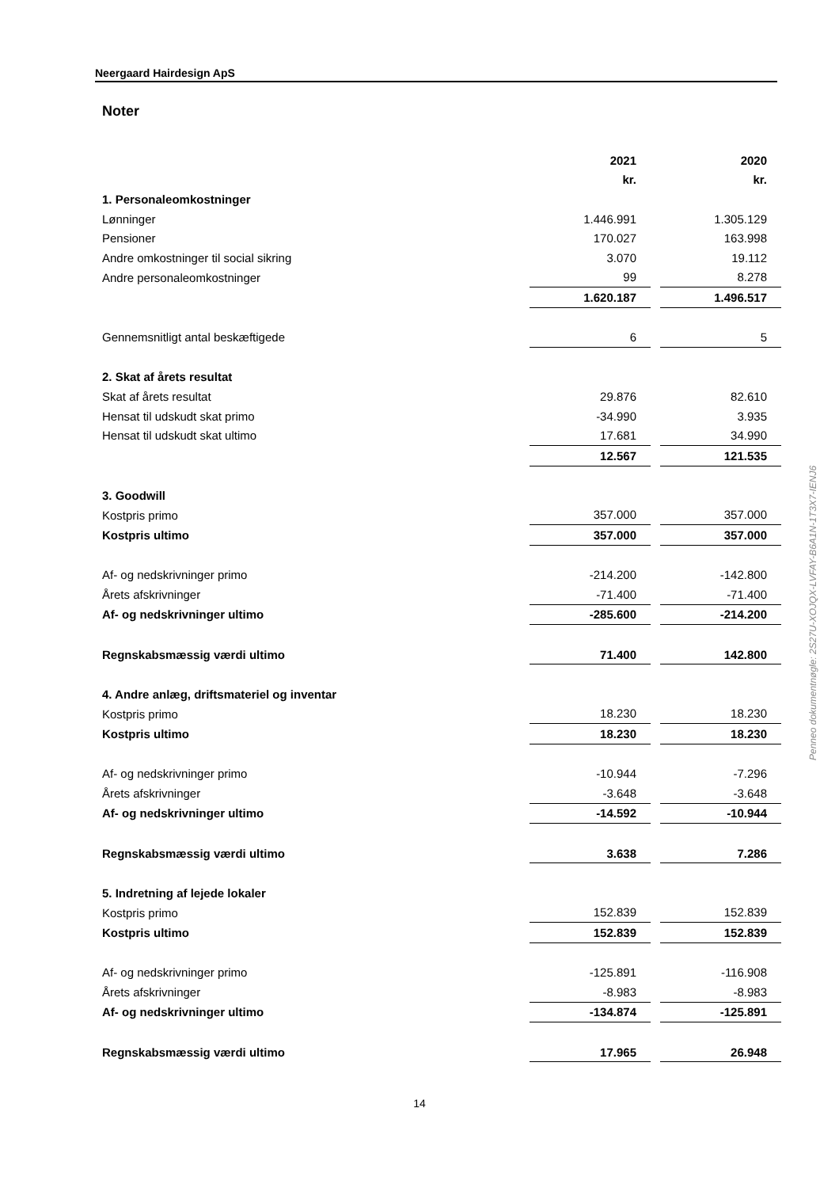Neergaard Hairdesign ApS
Noter
| | 2021 | | 2020 |
| | kr. | | kr. |
| 1. Personaleomkostninger | | | |
| Lønninger | 1.446.991 | | 1.305.129 |
| Pensioner | 170.027 | | 163.998 |
| Andre omkostninger til social sikring | 3.070 | | 19.112 |
| Andre personaleomkostninger | 99 | | 8.278 |
| | 1.620.187 | | 1.496.517 |
| Gennemsnitligt antal beskæftigede | 6 | | 5 |
| 2. Skat af årets resultat | | | |
| Skat af årets resultat | 29.876 | | 82.610 |
| Hensat til udskudt skat primo | -34.990 | | 3.935 |
| Hensat til udskudt skat ultimo | 17.681 | | 34.990 |
| | 12.567 | | 121.535 |
| 3. Goodwill | | | |
| Kostpris primo | 357.000 | | 357.000 |
| Kostpris ultimo | 357.000 | | 357.000 |
| Af- og nedskrivninger primo | -214.200 | | -142.800 |
| Årets afskrivninger | -71.400 | | -71.400 |
| Af- og nedskrivninger ultimo | -285.600 | | -214.200 |
| Regnskabsmæssig værdi ultimo | 71.400 | | 142.800 |
| 4. Andre anlæg, driftsmateriel og inventar | | | |
| Kostpris primo | 18.230 | | 18.230 |
| Kostpris ultimo | 18.230 | | 18.230 |
| Af- og nedskrivninger primo | -10.944 | | -7.296 |
| Årets afskrivninger | -3.648 | | -3.648 |
| Af- og nedskrivninger ultimo | -14.592 | | -10.944 |
| Regnskabsmæssig værdi ultimo | 3.638 | | 7.286 |
| 5. Indretning af lejede lokaler | | | |
| Kostpris primo | 152.839 | | 152.839 |
| Kostpris ultimo | 152.839 | | 152.839 |
| Af- og nedskrivninger primo | -125.891 | | -116.908 |
| Årets afskrivninger | -8.983 | | -8.983 |
| Af- og nedskrivninger ultimo | -134.874 | | -125.891 |
| Regnskabsmæssig værdi ultimo | 17.965 | | 26.948 |
14
Penneo dokumentnøgle: 2S27U-XOJQX-LVFAY-B6A1N-1T3X7-IENJ6